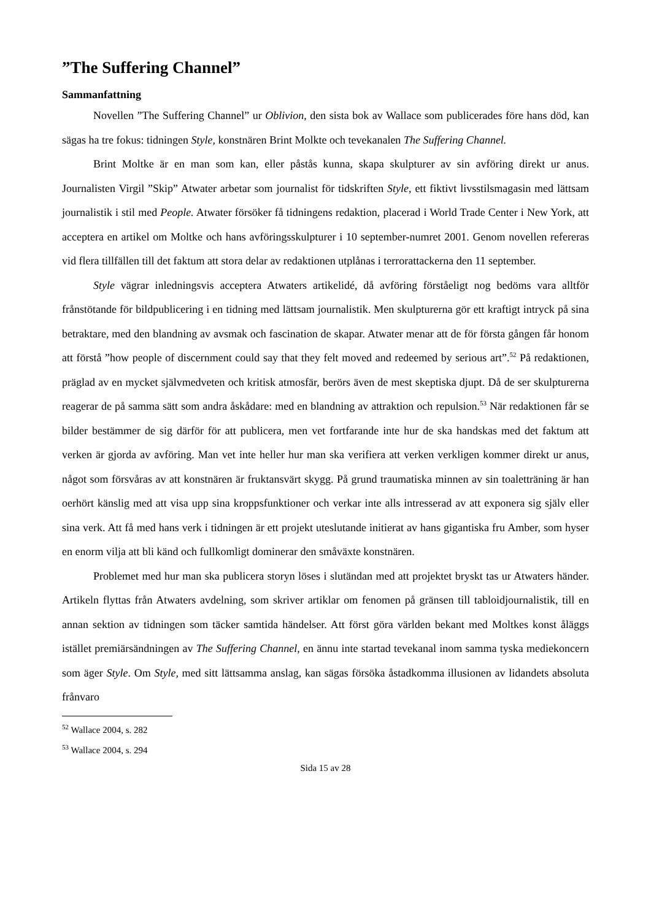”The Suffering Channel”
Sammanfattning
Novellen ”The Suffering Channel” ur Oblivion, den sista bok av Wallace som publicerades före hans död, kan sägas ha tre fokus: tidningen Style, konstnären Brint Molkte och tevekanalen The Suffering Channel.
Brint Moltke är en man som kan, eller påstås kunna, skapa skulpturer av sin avföring direkt ur anus. Journalisten Virgil ”Skip” Atwater arbetar som journalist för tidskriften Style, ett fiktivt livsstilsmagasin med lättsam journalistik i stil med People. Atwater försöker få tidningens redaktion, placerad i World Trade Center i New York, att acceptera en artikel om Moltke och hans avföringsskulpturer i 10 september-numret 2001. Genom novellen refereras vid flera tillfällen till det faktum att stora delar av redaktionen utplånas i terrorattackerna den 11 september.
Style vägrar inledningsvis acceptera Atwaters artikelidé, då avföring förståeligt nog bedöms vara alltför frånstötande för bildpublicering i en tidning med lättsam journalistik. Men skulpturerna gör ett kraftigt intryck på sina betraktare, med den blandning av avsmak och fascination de skapar. Atwater menar att de för första gången får honom att förstå ”how people of discernment could say that they felt moved and redeemed by serious art”.<sup>52</sup> På redaktionen, präglad av en mycket självmedveten och kritisk atmosfär, berörs även de mest skeptiska djupt. Då de ser skulpturerna reagerar de på samma sätt som andra åskådare: med en blandning av attraktion och repulsion.<sup>53</sup> När redaktionen får se bilder bestämmer de sig därför för att publicera, men vet fortfarande inte hur de ska handskas med det faktum att verken är gjorda av avföring. Man vet inte heller hur man ska verifiera att verken verkligen kommer direkt ur anus, något som försvåras av att konstnären är fruktansvärt skygg. På grund traumatiska minnen av sin toaletträning är han oerhört känslig med att visa upp sina kroppsfunktioner och verkar inte alls intresserad av att exponera sig själv eller sina verk. Att få med hans verk i tidningen är ett projekt uteslutande initierat av hans gigantiska fru Amber, som hyser en enorm vilja att bli känd och fullkomligt dominerar den småväxte konstnären.
Problemet med hur man ska publicera storyn löses i slutändan med att projektet bryskt tas ur Atwaters händer. Artikeln flyttas från Atwaters avdelning, som skriver artiklar om fenomen på gränsen till tabloidjournalistik, till en annan sektion av tidningen som täcker samtida händelser. Att först göra världen bekant med Moltkes konst åläggs istället premiärsändningen av The Suffering Channel, en ännu inte startad tevekanal inom samma tyska mediekoncern som äger Style. Om Style, med sitt lättsamma anslag, kan sägas försöka åstadkomma illusionen av lidandets absoluta frånvaro
<sup>52</sup> Wallace 2004, s. 282
<sup>53</sup> Wallace 2004, s. 294
Sida 15 av 28